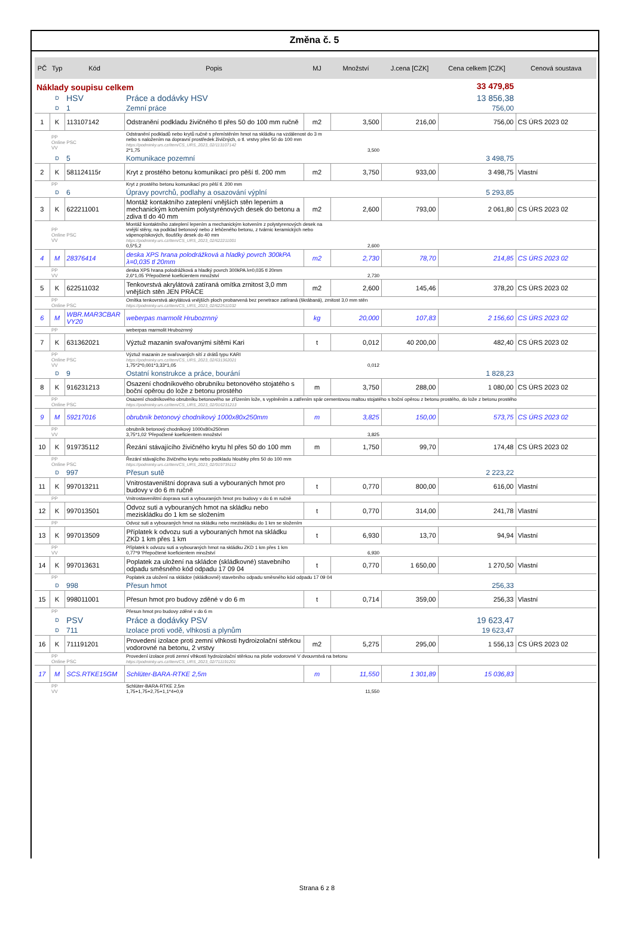Změna č. 5
| PČ | Typ | Kód | Popis | MJ | Množství | J.cena [CZK] | Cena celkem [CZK] | Cenová soustava |
| --- | --- | --- | --- | --- | --- | --- | --- | --- |
| Náklady soupisu celkem | | | | | | | 33 479,85 | |
| | D | HSV | Práce a dodávky HSV | | | | 13 856,38 | |
| | D | 1 | Zemní práce | | | | 756,00 | |
| 1 | K | 113107142 | Odstranění podkladu živičného tl přes 50 do 100 mm ručně | m2 | 3,500 | 216,00 | 756,00 | CS ÚRS 2023 02 |
| | PP Online PSC VV | | Odstranění podkladů nebo krytů ručně s přemístěním hmot na skládku na vzdálenost do 3 m nebo s naložením na dopravní prostředek živičných, o tl. vrstvy přes 50 do 100 mm https://podminky.urs.cz/item/CS_URS_2023_02/113107142 2*1,75 | | 3,500 | | | |
| | D | 5 | Komunikace pozemní | | | | 3 498,75 | |
| 2 | K | 581124115r | Kryt z prostého betonu komunikací pro pěší tl. 200 mm | m2 | 3,750 | 933,00 | 3 498,75 | Vlastní |
| | PP | | Kryt z prostého betonu komunikací pro pěší tl. 200 mm | | | | | |
| | D | 6 | Úpravy povrchů, podlahy a osazování výplní | | | | 5 293,85 | |
| 3 | K | 622211001 | Montáž kontaktního zateplení vnějších stěn lepením a mechanickým kotvením polystyrénových desek do betonu a zdiva tl do 40 mm | m2 | 2,600 | 793,00 | 2 061,80 | CS ÚRS 2023 02 |
| | PP Online PSC VV | | Montáž kontaktního zateplení lepením a mechanickým kotvením z polystyrenových desek na vnější stěny, na podklad betonový nebo z lehčeného betonu, z tvárnic keramických nebo vápenopískových, tloušťky desek do 40 mm https://podminky.urs.cz/item/CS_URS_2023_02/622211001 0,5*5,2 | | 2,600 | | | |
| 4 | M | 28376414 | deska XPS hrana polodrážková a hladký povrch 300kPA λ=0,035 tl 20mm | m2 | 2,730 | 78,70 | 214,85 | CS ÚRS 2023 02 |
| | PP VV | | deska XPS hrana polodrážková a hladký povrch 300kPA λ=0,035 tl 20mm 2,6*1,05 'Přepočtené koeficientem množství | | 2,730 | | | |
| 5 | K | 622511032 | Tenkovrstvá akrylátová zatíraná omítka zrnitost 3,0 mm vnějších stěn JEN PRÁCE | m2 | 2,600 | 145,46 | 378,20 | CS ÚRS 2023 02 |
| | PP Online PSC | | Omítka tenkovrstvá akrylátová vnějších ploch probarvená bez penetrace zatíraná (škrábaná), zrnitost 3,0 mm stěn https://podminky.urs.cz/item/CS_URS_2023_02/622511032 | | | | | |
| 6 | M | WBR.MAR3CBAR VY20 | weberpas marmolit Hrubozrnný | kg | 20,000 | 107,83 | 2 156,60 | CS ÚRS 2023 02 |
| | PP | | weberpas marmolit Hrubozrnný | | | | | |
| 7 | K | 631362021 | Výztuž mazanin svařovanými sítěmi Kari | t | 0,012 | 40 200,00 | 482,40 | CS ÚRS 2023 02 |
| | PP Online PSC VV | | Výztuž mazanin ze svařovaných sítí z drátů typu KARI https://podminky.urs.cz/item/CS_URS_2023_02/631362021 1,75*2*0,001*3,33*1,05 | | 0,012 | | | |
| | D | 9 | Ostatní konstrukce a práce, bourání | | | | 1 828,23 | |
| 8 | K | 916231213 | Osazení chodníkového obrubníku betonového stojatého s boční opěrou do lože z betonu prostého | m | 3,750 | 288,00 | 1 080,00 | CS ÚRS 2023 02 |
| | PP Online PSC | | Osazení chodníkového obrubníku betonového se zřízením lože, s vyplněním a zatřením spár cementovou maltou stojatého s boční opěrou z betonu prostého, do lože z betonu prostého https://podminky.urs.cz/item/CS_URS_2023_02/916231213 | | | | | |
| 9 | M | 59217016 | obrubník betonový chodníkový 1000x80x250mm | m | 3,825 | 150,00 | 573,75 | CS ÚRS 2023 02 |
| | PP VV | | obrubník betonový chodníkový 1000x80x250mm 3,75*1,02 'Přepočtené koeficientem množství | | 3,825 | | | |
| 10 | K | 919735112 | Řezání stávajícího živičného krytu hl přes 50 do 100 mm | m | 1,750 | 99,70 | 174,48 | CS ÚRS 2023 02 |
| | PP Online PSC | | Řezání stávajícího živičného krytu nebo podkladu hloubky přes 50 do 100 mm https://podminky.urs.cz/item/CS_URS_2023_02/919735112 | | | | | |
| | D | 997 | Přesun sutě | | | | 2 223,22 | |
| 11 | K | 997013211 | Vnitrostaveništní doprava suti a vybouraných hmot pro budovy v do 6 m ručně | t | 0,770 | 800,00 | 616,00 | Vlastní |
| | PP | | Vnitrostaveništní doprava suti a vybouraných hmot pro budovy v do 6 m ručně | | | | | |
| 12 | K | 997013501 | Odvoz suti a vybouraných hmot na skládku nebo meziskládku do 1 km se složením | t | 0,770 | 314,00 | 241,78 | Vlastní |
| | PP | | Odvoz suti a vybouraných hmot na skládku nebo meziskládku do 1 km se složením | | | | | |
| 13 | K | 997013509 | Příplatek k odvozu suti a vybouraných hmot na skládku ZKD 1 km přes 1 km | t | 6,930 | 13,70 | 94,94 | Vlastní |
| | PP VV | | Příplatek k odvozu suti a vybouraných hmot na skládku ZKD 1 km přes 1 km 0,77*9 'Přepočtené koeficientem množství | | 6,930 | | | |
| 14 | K | 997013631 | Poplatek za uložení na skládce (skládkovné) stavebního odpadu směsného kód odpadu 17 09 04 | t | 0,770 | 1 650,00 | 1 270,50 | Vlastní |
| | PP | | Poplatek za uložení na skládce (skládkovné) stavebního odpadu směsného kód odpadu 17 09 04 | | | | | |
| | D | 998 | Přesun hmot | | | | 256,33 | |
| 15 | K | 998011001 | Přesun hmot pro budovy zděné v do 6 m | t | 0,714 | 359,00 | 256,33 | Vlastní |
| | PP | | Přesun hmot pro budovy zděné v do 6 m | | | | | |
| | D | PSV | Práce a dodávky PSV | | | | 19 623,47 | |
| | D | 711 | Izolace proti vodě, vlhkosti a plynům | | | | 19 623,47 | |
| 16 | K | 711191201 | Provedení izolace proti zemní vlhkosti hydroizolační stěrkou vodorovné na betonu, 2 vrstvy | m2 | 5,275 | 295,00 | 1 556,13 | CS ÚRS 2023 02 |
| | PP Online PSC | | Provedení izolace proti zemní vlhkosti hydroizolační stěrkou na ploše vodorovné V dvouvrstvá na betonu https://podminky.urs.cz/item/CS_URS_2023_02/711191201 | | | | | |
| 17 | M | SCS.RTKE15GM | Schlüter-BARA-RTKE 2,5m | m | 11,550 | 1 301,89 | 15 036,83 | |
| | PP VV | | Schlüter-BARA-RTKE 2,5m 1,75+1,75+2,75+1,1*4+0,9 | | 11,550 | | | |
Strana 6 z 8